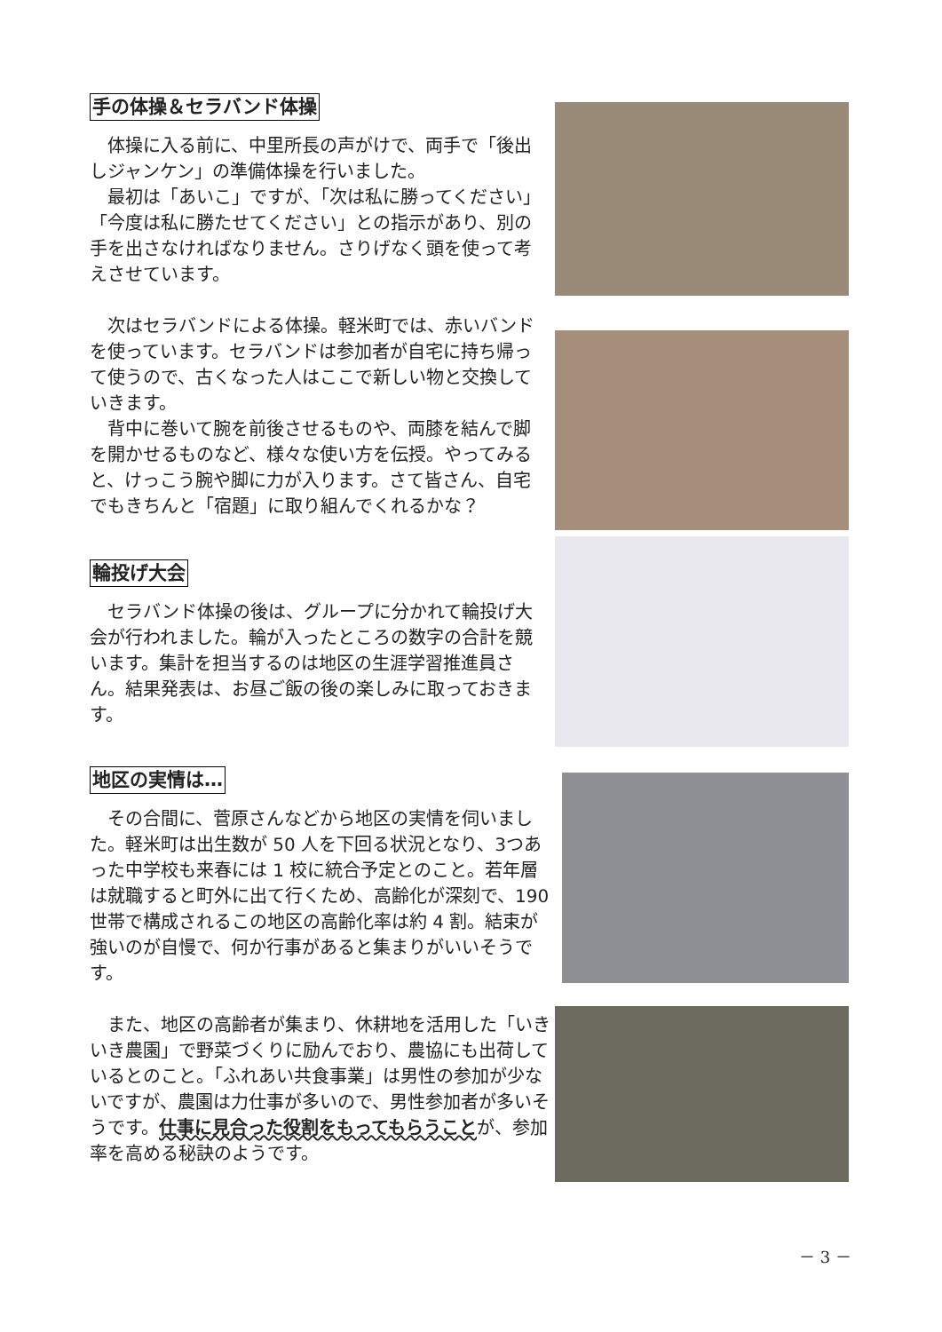手の体操＆セラバンド体操
体操に入る前に、中里所長の声がけで、両手で「後出しジャンケン」の準備体操を行いました。
最初は「あいこ」ですが、「次は私に勝ってください」「今度は私に勝たせてください」との指示があり、別の手を出さなければなりません。さりげなく頭を使って考えさせています。
次はセラバンドによる体操。軽米町では、赤いバンドを使っています。セラバンドは参加者が自宅に持ち帰って使うので、古くなった人はここで新しい物と交換していきます。
背中に巻いて腕を前後させるものや、両膝を結んで脚を開かせるものなど、様々な使い方を伝授。やってみると、けっこう腕や脚に力が入ります。さて皆さん、自宅でもきちんと「宿題」に取り組んでくれるかな？
輪投げ大会
セラバンド体操の後は、グループに分かれて輪投げ大会が行われました。輪が入ったところの数字の合計を競います。集計を担当するのは地区の生涯学習推進員さん。結果発表は、お昼ご飯の後の楽しみに取っておきます。
地区の実情は…
その合間に、菅原さんなどから地区の実情を伺いました。軽米町は出生数が 50 人を下回る状況となり、3つあった中学校も来春には 1 校に統合予定とのこと。若年層は就職すると町外に出て行くため、高齢化が深刻で、190 世帯で構成されるこの地区の高齢化率は約 4 割。結束が強いのが自慢で、何か行事があると集まりがいいそうです。
また、地区の高齢者が集まり、休耕地を活用した「いきいき農園」で野菜づくりに励んでおり、農協にも出荷しているとのこと。「ふれあい共食事業」は男性の参加が少ないですが、農園は力仕事が多いので、男性参加者が多いそうです。仕事に見合った役割をもってもらうことが、参加率を高める秘訣のようです。
－ 3 －